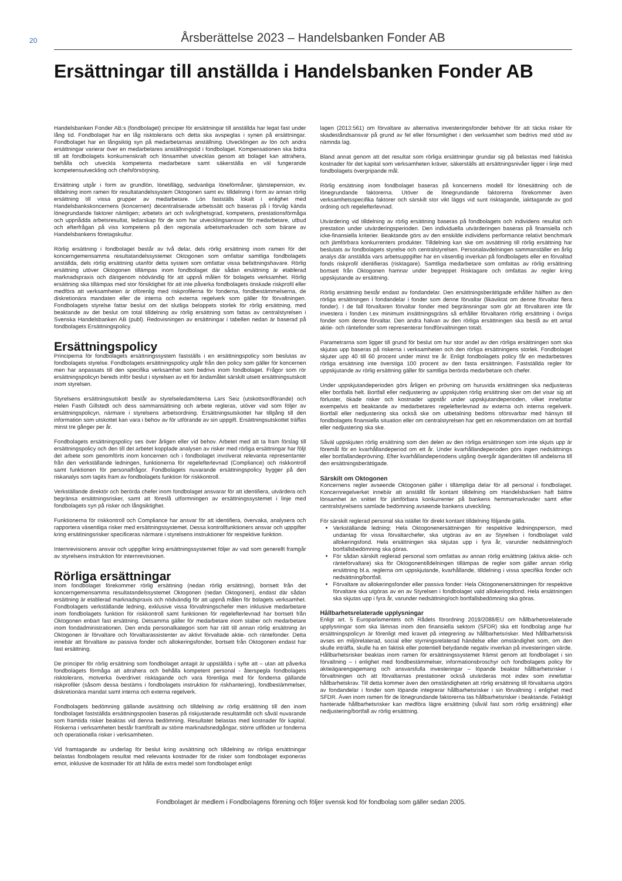20
Årsberättelse 2023 – Handelsbanken Fonder AB
Ersättningar till anställda i Handelsbanken Fonder AB
Handelsbanken Fonder AB:s (fondbolaget) principer för ersättningar till anställda har legat fast under lång tid. Fondbolaget har en låg risktolerans och detta ska avspeglas i synen på ersättningar. Fondbolaget har en långsiktig syn på medarbetarnas anställning. Utvecklingen av lön och andra ersättningar varierar över en medarbetares anställningstid i fondbolaget. Kompensationen ska bidra till att fondbolagets konkurrenskraft och lönsamhet utvecklas genom att bolaget kan attrahera, behålla och utveckla kompetenta medarbetare samt säkerställa en väl fungerande kompetensutveckling och chefsförsörjning.
Ersättning utgår i form av grundlön, lönetillägg, sedvanliga löneförmåner, tjänstepension, ev. tilldelning inom ramen för resultatandelssystem Oktogonen samt ev. tilldelning i form av annan rörlig ersättning till vissa grupper av medarbetare. Lön fastställs lokalt i enlighet med Handelsbankskoncernens (koncernen) decentraliserade arbetssätt och baseras på i förväg kända lönegrundande faktorer nämligen; arbetets art och svårighetsgrad, kompetens, prestationsförmåga och uppnådda arbetsresultat, ledarskap för de som har utvecklingsansvar för medarbetare, utbud och efterfrågan på viss kompetens på den regionala arbetsmarknaden och som bärare av Handelsbankens företagskultur.
Rörlig ersättning i fondbolaget består av två delar, dels rörlig ersättning inom ramen för det koncerngemensamma resultatandelssystemet Oktogonen som omfattar samtliga fondbolagets anställda, dels rörlig ersättning utanför detta system som omfattar vissa befattningshavare. Rörlig ersättning utöver Oktogonen tillämpas inom fondbolaget där sådan ersättning är etablerad marknadspraxis och därigenom nödvändig för att uppnå målen för bolagets verksamhet. Rörlig ersättning ska tillämpas med stor försiktighet för att inte påverka fondbolagets önskade riskprofil eller medföra att verksamheten är oförenlig med riskprofilerna för fonderna, fondbestämmelserna, de diskretionära mandaten eller de interna och externa regelverk som gäller för förvaltningen. Fondbolagets styrelse fattar beslut om det slutliga beloppets storlek för rörlig ersättning, med beaktande av det beslut om total tilldelning av rörlig ersättning som fattas av centralstyrelsen i Svenska Handelsbanken AB (publ). Redovisningen av ersättningar i tabellen nedan är baserad på fondbolagets Ersättningspolicy.
Ersättningspolicy
Principerna för fondbolagets ersättningssystem fastställs i en ersättningspolicy som beslutas av fondbolagets styrelse. Fondbolagets ersättningspolicy utgår från den policy som gäller för koncernen men har anpassats till den specifika verksamhet som bedrivs inom fondbolaget. Frågor som rör ersättningspolicyn bereds inför beslut i styrelsen av ett för ändamålet särskilt utsett ersättningsutskott inom styrelsen.
Styrelsens ersättningsutskott består av styrelseledamöterna Lars Seiz (utskottsordförande) och Helen Fasth Gillstedt och dess sammansättning och arbete regleras, utöver vad som följer av ersättningspolicyn, närmare i styrelsens arbetsordning. Ersättningsutskottet har tillgång till den information som utskottet kan vara i behov av för utförande av sin uppgift. Ersättningsutskottet träffas minst tre gånger per år.
Fondbolagets ersättningspolicy ses över årligen eller vid behov. Arbetet med att ta fram förslag till ersättningspolicy och den till det arbetet kopplade analysen av risker med rörliga ersättningar har följt det arbete som genomförts inom koncernen och i fondbolaget involverat relevanta representanter från den verkställande ledningen, funktionerna för regelefterlevnad (Compliance) och riskkontroll samt funktionen för personalfrågor. Fondbolagets nuvarande ersättningspolicy bygger på den riskanalys som tagits fram av fondbolagets funktion för riskkontroll.
Verkställande direktör och berörda chefer inom fondbolaget ansvarar för att identifiera, utvärdera och begränsa ersättningsrisker, samt att föreslå utformningen av ersättningssystemet i linje med fondbolagets syn på risker och långsiktighet.
Funktionerna för riskkontroll och Compliance har ansvar för att identifiera, övervaka, analysera och rapportera väsentliga risker med ersättningssystemet. Dessa kontrollfunktioners ansvar och uppgifter kring ersättningsrisker specificeras närmare i styrelsens instruktioner för respektive funktion.
Internrevisionens ansvar och uppgifter kring ersättningssystemet följer av vad som generellt framgår av styrelsens instruktion för internrevisionen.
Rörliga ersättningar
Inom fondbolaget förekommer rörlig ersättning (nedan rörlig ersättning), bortsett från det koncerngemensamma resultatandelssystemet Oktogonen (nedan Oktogonen), endast där sådan ersättning är etablerad marknadspraxis och nödvändig för att uppnå målen för bolagets verksamhet. Fondbolagets verkställande ledning, exklusive vissa förvaltningschefer men inklusive medarbetare inom fondbolagets funktion för riskkontroll samt funktionen för regelefterlevnad har bortsett från Oktogonen enbart fast ersättning. Detsamma gäller för medarbetare inom staber och medarbetare inom fondadministrationen. Den enda personalkategori som har rätt till annan rörlig ersättning än Oktogonen är förvaltare och förvaltarassistenter av aktivt förvaltade aktie- och räntefonder. Detta innebär att förvaltare av passiva fonder och allokeringsfonder, bortsett från Oktogonen endast har fast ersättning.
De principer för rörlig ersättning som fondbolaget antagit är uppställda i syfte att – utan att påverka fondbolagets förmåga att attrahera och behålla kompetent personal - återspegla fondbolagets risktolerans, motverka överdrivet risktagande och vara förenliga med för fonderna gällande riskprofiler (såsom dessa bestäms i fondbolagets instruktion för riskhantering), fondbestämmelser, diskretionära mandat samt interna och externa regelverk.
Fondbolagets bedömning gällande avsättning och tilldelning av rörlig ersättning till den inom fondbolaget fastställda ersättningspoolen baseras på riskjusterade resultatmått och såväl nuvarande som framtida risker beaktas vid denna bedömning. Resultatet belastas med kostnader för kapital. Riskerna i verksamheten består framförallt av större marknadsnedgångar, större utflöden ur fonderna och operationella risker i verksamheten.
Vid framtagande av underlag för beslut kring avsättning och tilldelning av rörliga ersättningar belastas fondbolagets resultat med relevanta kostnader för de risker som fondbolaget exponeras emot, inklusive de kostnader för att hålla de extra medel som fondbolaget enligt
lagen (2013:561) om förvaltare av alternativa investeringsfonder behöver för att täcka risker för skadeståndsansvar på grund av fel eller försumlighet i den verksamhet som bedrivs med stöd av nämnda lag.
Bland annat genom att det resultat som rörliga ersättningar grundar sig på belastas med faktiska kostnader för det kapital som verksamheten kräver, säkerställs att ersättningsnivåer ligger i linje med fondbolagets övergripande mål.
Rörlig ersättning inom fondbolaget baseras på koncernens modell för lönesättning och de lönegrundande faktorerna. Utöver de lönegrundande faktorerna förekommer även verksamhetsspecifika faktorer och särskilt stor vikt läggs vid sunt risktagande, iakttagande av god ordning och regelefterlevnad.
Utvärdering vid tilldelning av rörlig ersättning baseras på fondbolagets och individens resultat och prestation under utvärderingsperioden. Den individuella utvärderingen baseras på finansiella och icke-finansiella kriterier. Beaktande görs av den enskilde individens performance relativt benchmark och jämförbara konkurrenters produkter. Tilldelning kan ske om avsättning till rörlig ersättning har beslutats av fondbolagets styrelse och centralstyrelsen. Personalavdelningen sammanställer en årlig analys där anställda vars arbetsuppgifter har en väsentlig inverkan på fondbolagets eller en förvaltad fonds riskprofil identifieras (risktagare). Samtliga medarbetare som omfattas av rörlig ersättning bortsett från Oktogonen hamnar under begreppet Risktagare och omfattas av regler kring uppskjutande av ersättning.
Rörlig ersättning består endast av fondandelar. Den ersättningsberättigade erhåller hälften av den rörliga ersättningen i fondandelar i fonder som denne förvaltar (likaviktat om denne förvaltar flera fonder). I de fall förvaltaren förvaltar fonder med begränsningar som gör att förvaltaren inte får investera i fonden t.ex minimum insättningsgräns så erhåller förvaltaren rörlig ersättning i övriga fonder som denne förvaltar. Den andra halvan av den rörliga ersättningen ska bestå av ett antal aktie- och räntefonder som representerar fondförvaltningen totalt.
Parametrarna som ligger till grund för beslut om hur stor andel av den rörliga ersättningen som ska skjutas upp baseras på riskerna i verksamheten och den rörliga ersättningens storlek. Fondbolaget skjuter upp 40 till 60 procent under minst tre år. Enligt fondbolagets policy får en medarbetares rörliga ersättning inte överstiga 100 procent av den fasta ersättningen. Fastställda regler för uppskjutande av rörlig ersättning gäller för samtliga berörda medarbetare och chefer.
Under uppskjutandeperioden görs årligen en prövning om huruvida ersättningen ska nedjusteras eller bortfalla helt. Bortfall eller nedjustering av uppskjuten rörlig ersättning sker om det visar sig att förluster, ökade risker och kostnader uppstår under uppskjutandeperioden, vilket innefattar exempelvis ett beaktande av medarbetares regelefterlevnad av externa och interna regelverk. Bortfall eller nedjustering ska också ske om utbetalning bedöms oförsvarbar med hänsyn till fondbolagets finansiella situation eller om centralstyrelsen har gett en rekommendation om att bortfall eller nedjustering ska ske.
Såväl uppskjuten rörlig ersättning som den delen av den rörliga ersättningen som inte skjuts upp är föremål för en kvarhållandeperiod om ett år. Under kvarhållandeperioden görs ingen nedsättnings eller bortfallandeprövning. Efter kvarhållandeperiodens utgång övergår äganderätten till andelarna till den ersättningsberättigade.
Särskilt om Oktogonen
Koncernens regler avseende Oktogonen gäller i tillämpliga delar för all personal i fondbolaget. Koncernregelverket innebär att anställd får kontant tilldelning om Handelsbanken haft bättre lönsamhet än snittet för jämförbara konkurrenter på bankens hemmamarknader samt efter centralstyrelsens samlade bedömning avseende bankens utveckling.
För särskilt reglerad personal ska istället för direkt kontant tilldelning följande gälla.
Verkställande ledning: Hela Oktogonenersättningen för respektive ledningsperson, med undantag för vissa förvaltarchefer, ska utgöras av en av Styrelsen i fondbolaget vald allokeringsfond. Hela ersättningen ska skjutas upp i fyra år, varunder nedsättning/och bortfallsbedömning ska göras.
För sådan särskilt reglerad personal som omfattas av annan rörlig ersättning (aktiva aktie- och ränteförvaltare) ska för Oktogonentilldelningen tillämpas de regler som gäller annan rörlig ersättning bl.a. reglerna om uppskjutande, kvarhållande, tilldelning i vissa specifika fonder och nedsättning/bortfall.
Förvaltare av allokeringsfonder eller passiva fonder: Hela Oktogonenersättningen för respektive förvaltare ska utgöras av en av Styrelsen i fondbolaget vald allokeringsfond. Hela ersättningen ska skjutas upp i fyra år, varunder nedsättning/och bortfallsbedömning ska göras.
Hållbarhetsrelaterade upplysningar
Enligt art. 5 Europarlamentets och Rådets förordning 2019/2088/EU om hållbarhetsrelaterade upplysningar som ska lämnas inom den finansiella sektorn (SFDR) ska ett fondbolag ange hur ersättningspolicyn är förenligt med kravet på integrering av hållbarhetsrisker. Med hållbarhetsrisk avses en miljörelaterad, social eller styrningsrelaterad händelse eller omständighet som, om den skulle inträffa, skulle ha en faktisk eller potentiell betydande negativ inverkan på investeringen värde. Hållbarhetsrisker beaktas inom ramen för ersättningssystemet främst genom att fondbolaget i sin förvaltning – i enlighet med fondbestämmelser, informationsbroschyr och fondbolagets policy för aktieägarengagemang och ansvarsfulla investeringar – löpande beaktar hållbarhetsrisker i förvaltningen och att förvaltarnas prestationer också utvärderas mot index som innefattar hållbarhetskrav. Till detta kommer även den omständigheten att rörlig ersättning till förvaltarna utgörs av fondandelar i fonder som löpande integrerar hållbarhetsrisker i sin förvaltning i enlighet med SFDR. Även inom ramen för de lönegrundande faktorerna tas hållbarhetsrisker i beaktande. Felaktigt hanterade hållbarhetsrisker kan medföra lägre ersättning (såväl fast som rörlig ersättning) eller nedjustering/bortfall av rörlig ersättning.
Fondbolaget är medlem i Fondbolagens förening och följer svensk kod för fondbolag som gäller sedan 2005.